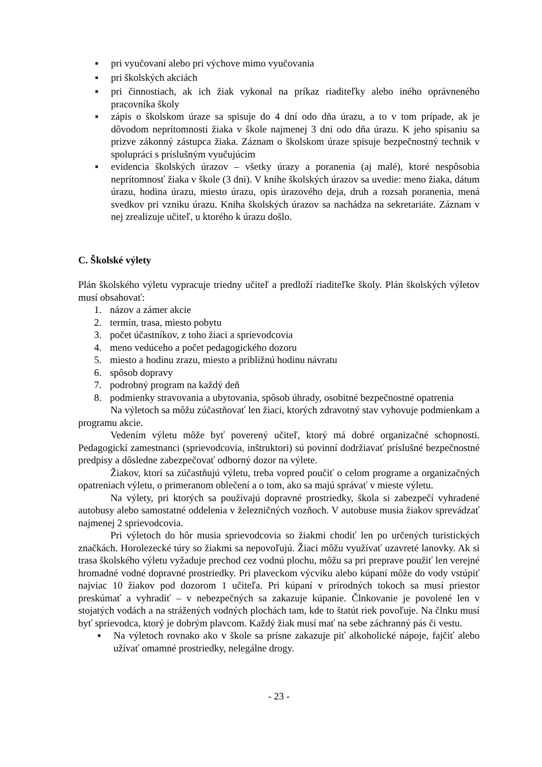■ pri vyučovaní alebo pri výchove mimo vyučovania
■ pri školských akciách
■ pri činnostiach, ak ich žiak vykonal na príkaz riaditeľky alebo iného oprávneného pracovníka školy
■ zápis o školskom úraze sa spisuje do 4 dní odo dňa úrazu, a to v tom prípade, ak je dôvodom neprítomnosti žiaka v škole najmenej 3 dni odo dňa úrazu. K jeho spísaniu sa prizve zákonný zástupca žiaka. Záznam o školskom úraze spisuje bezpečnostný technik v spolupráci s príslušným vyučujúcim
■ evidencia školských úrazov – všetky úrazy a poranenia (aj malé), ktoré nespôsobia neprítomnosť žiaka v škole (3 dni). V knihe školských úrazov sa uvedie: meno žiaka, dátum úrazu, hodina úrazu, miesto úrazu, opis úrazového deja, druh a rozsah poranenia, mená svedkov pri vzniku úrazu. Kniha školských úrazov sa nachádza na sekretariáte. Záznam v nej zrealizuje učiteľ, u ktorého k úrazu došlo.
C. Školské výlety
Plán školského výletu vypracuje triedny učiteľ a predloží riaditeľke školy. Plán školských výletov musí obsahovať:
1. názov a zámer akcie
2. termín, trasa, miesto pobytu
3. počet účastníkov, z toho žiaci a sprievodcovia
4. meno vedúceho a počet pedagogického dozoru
5. miesto a hodinu zrazu, miesto a približnú hodinu návratu
6. spôsob dopravy
7. podrobný program na každý deň
8. podmienky stravovania a ubytovania, spôsob úhrady, osobitné bezpečnostné opatrenia
Na výletoch sa môžu zúčastňovať len žiaci, ktorých zdravotný stav vyhovuje podmienkam a programu akcie.
Vedením výletu môže byť poverený učiteľ, ktorý má dobré organizačné schopnosti. Pedagogickí zamestnanci (sprievodcovia, inštruktori) sú povinní dodržiavať príslušné bezpečnostné predpisy a dôsledne zabezpečovať odborný dozor na výlete.
Žiakov, ktorí sa zúčastňujú výletu, treba vopred poučiť o celom programe a organizačných opatreniach výletu, o primeranom oblečení a o tom, ako sa majú správať v mieste výletu.
Na výlety, pri ktorých sa používajú dopravné prostriedky, škola si zabezpečí vyhradené autobusy alebo samostatné oddelenia v železničných vozňoch. V autobuse musia žiakov sprevádzať najmenej 2 sprievodcovia.
Pri výletoch do hôr musia sprievodcovia so žiakmi chodiť len po určených turistických značkách. Horolezecké túry so žiakmi sa nepovoľujú. Žiaci môžu využívať uzavreté lanovky. Ak si trasa školského výletu vyžaduje prechod cez vodnú plochu, môžu sa pri preprave použiť len verejné hromadné vodné dopravné prostriedky. Pri plaveckom výcviku alebo kúpaní môže do vody vstúpiť najviac 10 žiakov pod dozorom 1 učiteľa. Pri kúpaní v prírodných tokoch sa musí priestor preskúmať a vyhradiť – v nebezpečných sa zakazuje kúpanie. Člnkovanie je povolené len v stojatých vodách a na strážených vodných plochách tam, kde to štatút riek povoľuje. Na člnku musí byť sprievodca, ktorý je dobrým plavcom. Každý žiak musí mať na sebe záchranný pás či vestu.
■ Na výletoch rovnako ako v škole sa prísne zakazuje piť alkoholické nápoje, fajčiť alebo užívať omamné prostriedky, nelegálne drogy.
- 23 -